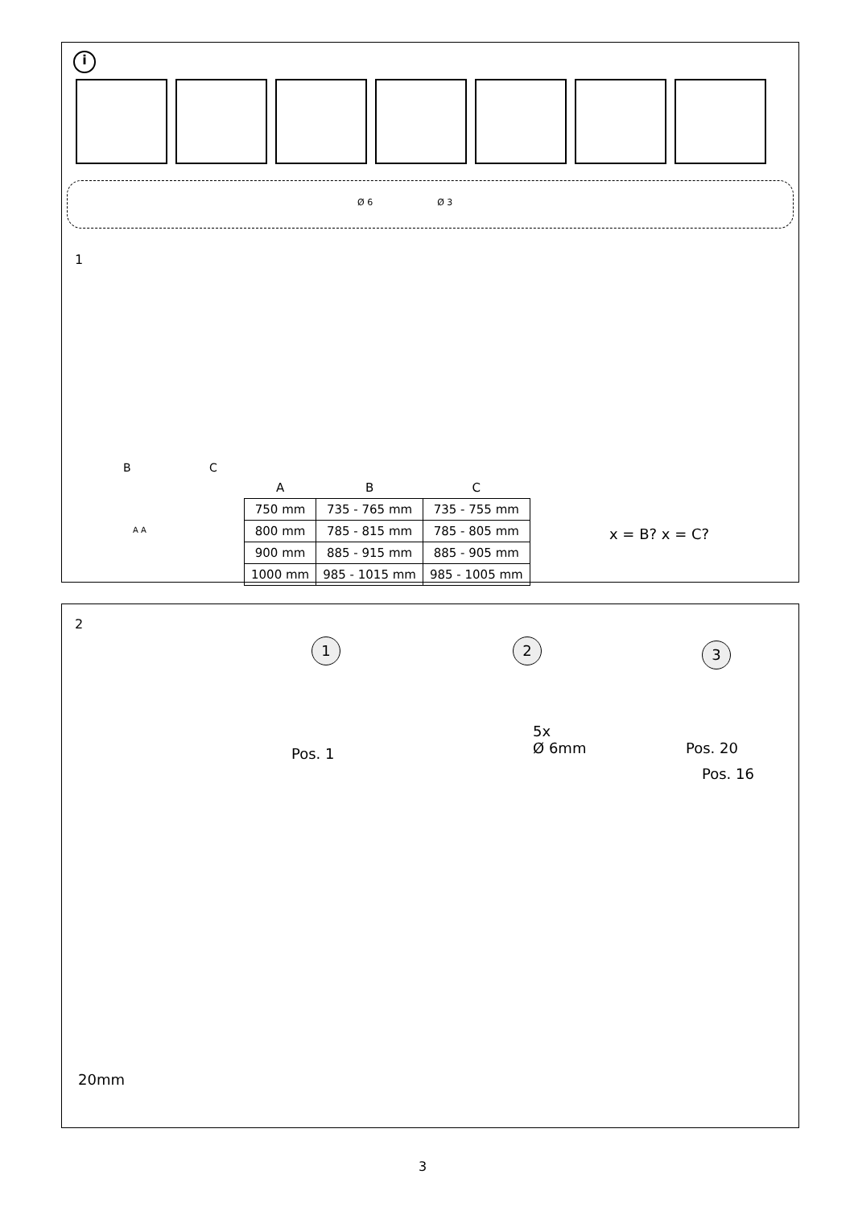i
Ø 6 Ø 3
1
B C
| A | B | C |
| --- | --- | --- |
| 750 mm | 735 - 765 mm | 735 - 755 mm |
| 800 mm | 785 - 815 mm | 785 - 805 mm |
| 900 mm | 885 - 915 mm | 885 - 905 mm |
| 1000 mm | 985 - 1015 mm | 985 - 1005 mm |
A A x = B? x = C?
2
1 2 3
Pos. 1
5x
Ø 6mm
Pos. 20
Pos. 16
20mm
3